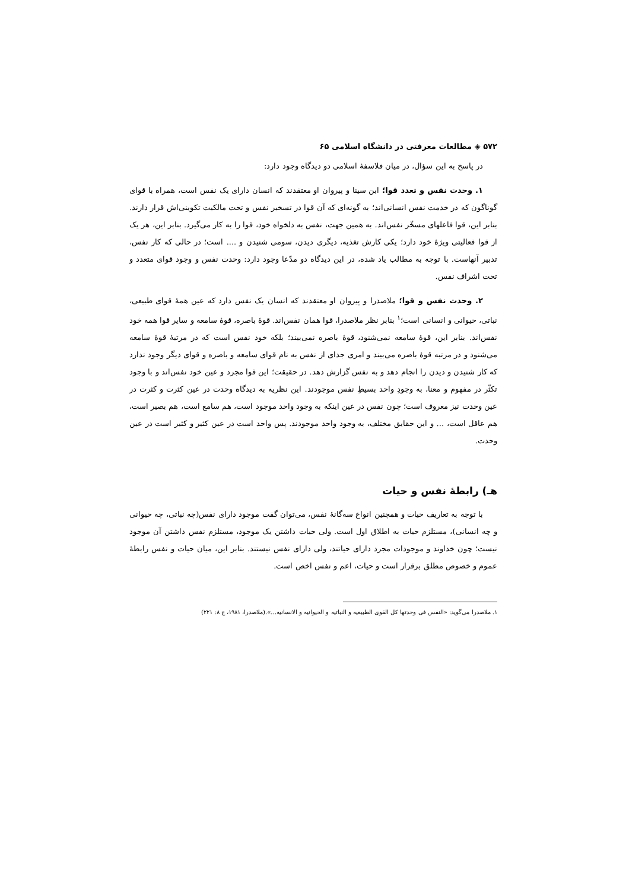۵۷۲ ◈ مطالعات معرفتی در دانشگاه اسلامی ۶۵
در پاسخ به این سؤال، در میان فلاسفهٔ اسلامی دو دیدگاه وجود دارد:
۱. وحدت نفس و تعدد قوا؛ ابن سینا و پیروان او معتقدند که انسان دارای یک نفس است، همراه با قوای گوناگون که در خدمت نفس انسانی‌اند؛ به گونه‌ای که آن قوا در تسخیر نفس و تحت مالکیت تکوینی‌اش قرار دارند. بنابر این، قوا فاعلهای مسخّر نفس‌اند. به همین جهت، نفس به دلخواه خود، قوا را به کار می‌گیرد. بنابر این، هر یک از قوا فعالیتی ویژهٔ خود دارد؛ یکی کارش تغذیه، دیگری دیدن، سومی شنیدن و .... است؛ در حالی که کار نفس، تدبیر آنهاست. با توجه به مطالب یاد شده، در این دیدگاه دو مدّعا وجود دارد: وحدت نفس و وجود قوای متعدد و تحت اشراف نفس.
۲. وحدت نفس و قوا؛ ملاصدرا و پیروان او معتقدند که انسان یک نفس دارد که عین همهٔ قوای طبیعی، نباتی، حیوانی و انسانی است؛<sup>۱</sup> بنابر نظر ملاصدرا، قوا همان نفس‌اند. قوهٔ باصره، قوهٔ سامعه و سایر قوا همه خود نفس‌اند. بنابر این، قوهٔ سامعه نمی‌شنود، قوهٔ باصره نمی‌بیند؛ بلکه خود نفس است که در مرتبهٔ قوهٔ سامعه می‌شنود و در مرتبه قوهٔ باصره می‌بیند و امری جدای از نفس به نام قوای سامعه و باصره و قوای دیگر وجود ندارد که کار شنیدن و دیدن را انجام دهد و به نفس گزارش دهد. در حقیقت؛ این قوا مجرد و عین خود نفس‌اند و با وجود تکثّر در مفهوم و معنا، به وجودِ واحد بسیطِ نفس موجودند. این نظریه به دیدگاه وحدت در عین کثرت و کثرت در عین وحدت نیز معروف است؛ چون نفس در عین اینکه به وجود واحد موجود است، هم سامع است، هم بصیر است، هم عاقل است، ... و این حقایق مختلف، به وجود واحد موجودند. پس واحد است در عین کثیر و کثیر است در عین وحدت.
هـ) رابطهٔ نفس و حیات
با توجه به تعاریف حیات و همچنین انواع سه‌گانهٔ نفس، می‌توان گفت موجود دارای نفس(چه نباتی، چه حیوانی و چه انسانی)، مستلزم حیات به اطلاق اول است. ولی حیات داشتن یک موجود، مستلزم نفس داشتن آن موجود نیست؛ چون خداوند و موجودات مجرد دارای حیاتند، ولی دارای نفس نیستند. بنابر این، میان حیات و نفس رابطهٔ عموم و خصوص مطلق برقرار است و حیات، اعم و نفس اخص است.
۱. ملاصدرا می‌گوید: «النفس فی وحدتها کل القوی الطبیعیه و النباتیه و الحیوانیه و الانسانیه...».(ملاصدرا، ۱۹۸۱، ج ۸: ۲۲۱)